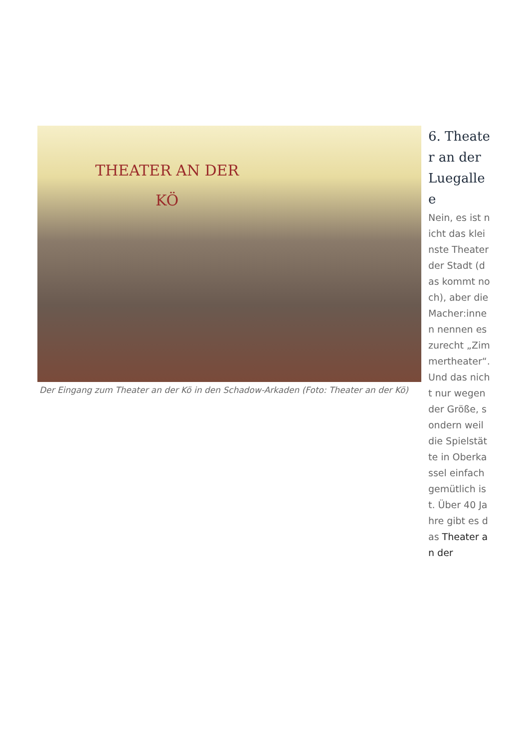THEATER AN DER KÖ
Der Eingang zum Theater an der Kö in den Schadow-Arkaden (Foto: Theater an der Kö)
6. Theater an der Luegallee
Nein, es ist nicht das kleinste Theater der Stadt (das kommt noch), aber die Macher:innen nennen es zurecht „Zimmertheater“. Und das nicht nur wegen der Größe, sondern weil die Spielstätte in Oberkassel einfach gemütlich ist. Über 40 Jahre gibt es das Theater an der